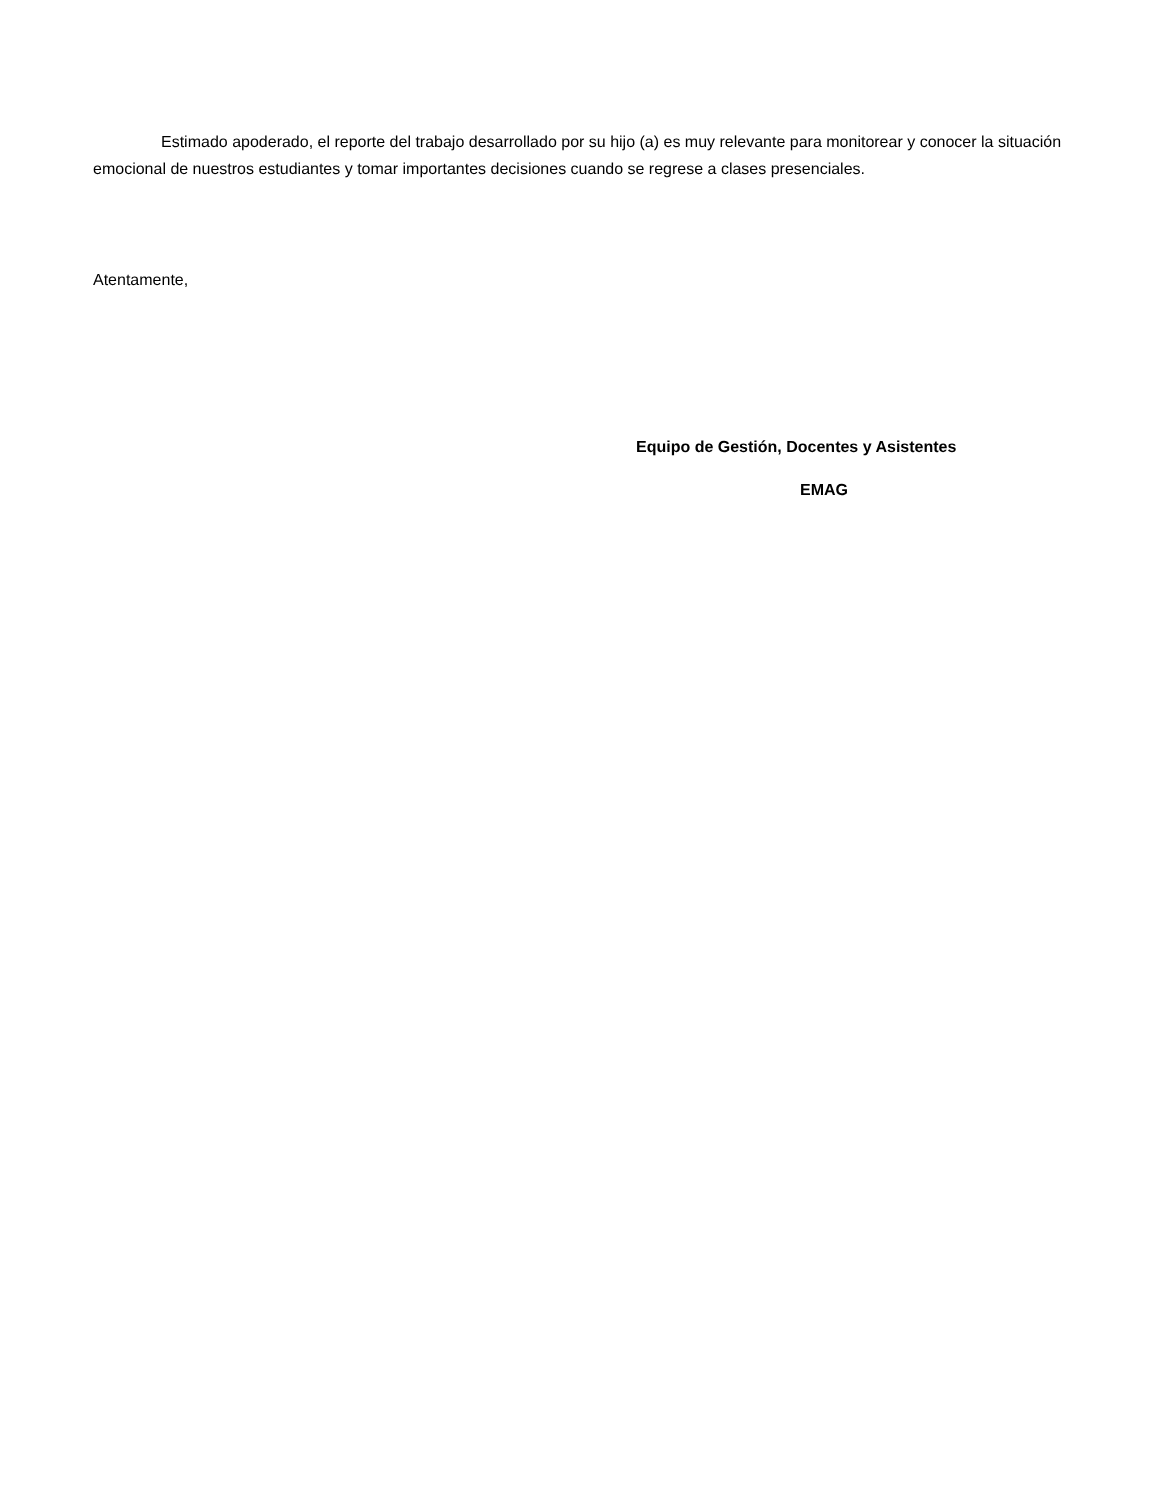Estimado apoderado, el reporte del trabajo desarrollado por su hijo (a) es muy relevante para monitorear y conocer la situación emocional de nuestros estudiantes y tomar importantes decisiones cuando se regrese a clases presenciales.
Atentamente,
Equipo de Gestión, Docentes y Asistentes
EMAG